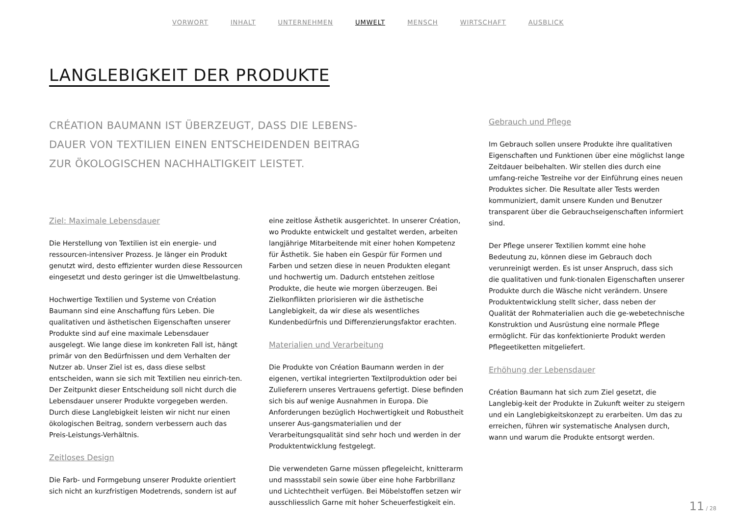VORWORT INHALT UNTERNEHMEN UMWELT MENSCH WIRTSCHAFT AUSBLICK
LANGLEBIGKEIT DER PRODUKTE
CRÉATION BAUMANN IST ÜBERZEUGT, DASS DIE LEBENS-
DAUER VON TEXTILIEN EINEN ENTSCHEIDENDEN BEITRAG
ZUR ÖKOLOGISCHEN NACHHALTIGKEIT LEISTET.
Ziel: Maximale Lebensdauer
Die Herstellung von Textilien ist ein energie- und ressourcen-intensiver Prozess. Je länger ein Produkt genutzt wird, desto effizienter wurden diese Ressourcen eingesetzt und desto geringer ist die Umweltbelastung.
Hochwertige Textilien und Systeme von Création Baumann sind eine Anschaffung fürs Leben. Die qualitativen und ästhetischen Eigenschaften unserer Produkte sind auf eine maximale Lebensdauer ausgelegt. Wie lange diese im konkreten Fall ist, hängt primär von den Bedürfnissen und dem Verhalten der Nutzer ab. Unser Ziel ist es, dass diese selbst entscheiden, wann sie sich mit Textilien neu einrich-ten. Der Zeitpunkt dieser Entscheidung soll nicht durch die Lebensdauer unserer Produkte vorgegeben werden. Durch diese Langlebigkeit leisten wir nicht nur einen ökologischen Beitrag, sondern verbessern auch das Preis-Leistungs-Verhältnis.
Zeitloses Design
Die Farb- und Formgebung unserer Produkte orientiert sich nicht an kurzfristigen Modetrends, sondern ist auf
eine zeitlose Ästhetik ausgerichtet. In unserer Création, wo Produkte entwickelt und gestaltet werden, arbeiten langjährige Mitarbeitende mit einer hohen Kompetenz für Ästhetik. Sie haben ein Gespür für Formen und Farben und setzen diese in neuen Produkten elegant und hochwertig um. Dadurch entstehen zeitlose Produkte, die heute wie morgen überzeugen. Bei Zielkonflikten priorisieren wir die ästhetische Langlebigkeit, da wir diese als wesentliches Kundenbedürfnis und Differenzierungsfaktor erachten.
Materialien und Verarbeitung
Die Produkte von Création Baumann werden in der eigenen, vertikal integrierten Textilproduktion oder bei Zulieferern unseres Vertrauens gefertigt. Diese befinden sich bis auf wenige Ausnahmen in Europa. Die Anforderungen bezüglich Hochwertigkeit und Robustheit unserer Aus-gangsmaterialien und der Verarbeitungsqualität sind sehr hoch und werden in der Produktentwicklung festgelegt.
Die verwendeten Garne müssen pflegeleicht, knitterarm und massstabil sein sowie über eine hohe Farbbrillanz und Lichtechtheit verfügen. Bei Möbelstoffen setzen wir ausschliesslich Garne mit hoher Scheuerfestigkeit ein.
Gebrauch und Pflege
Im Gebrauch sollen unsere Produkte ihre qualitativen Eigenschaften und Funktionen über eine möglichst lange Zeitdauer beibehalten. Wir stellen dies durch eine umfang-reiche Testreihe vor der Einführung eines neuen Produktes sicher. Die Resultate aller Tests werden kommuniziert, damit unsere Kunden und Benutzer transparent über die Gebrauchseigenschaften informiert sind.
Der Pflege unserer Textilien kommt eine hohe Bedeutung zu, können diese im Gebrauch doch verunreinigt werden. Es ist unser Anspruch, dass sich die qualitativen und funk-tionalen Eigenschaften unserer Produkte durch die Wäsche nicht verändern. Unsere Produktentwicklung stellt sicher, dass neben der Qualität der Rohmaterialien auch die ge-webetechnische Konstruktion und Ausrüstung eine normale Pflege ermöglicht. Für das konfektionierte Produkt werden Pflegeetiketten mitgeliefert.
Erhöhung der Lebensdauer
Création Baumann hat sich zum Ziel gesetzt, die Langlebig-keit der Produkte in Zukunft weiter zu steigern und ein Langlebigkeitskonzept zu erarbeiten. Um das zu erreichen, führen wir systematische Analysen durch, wann und warum die Produkte entsorgt werden.
11 / 28